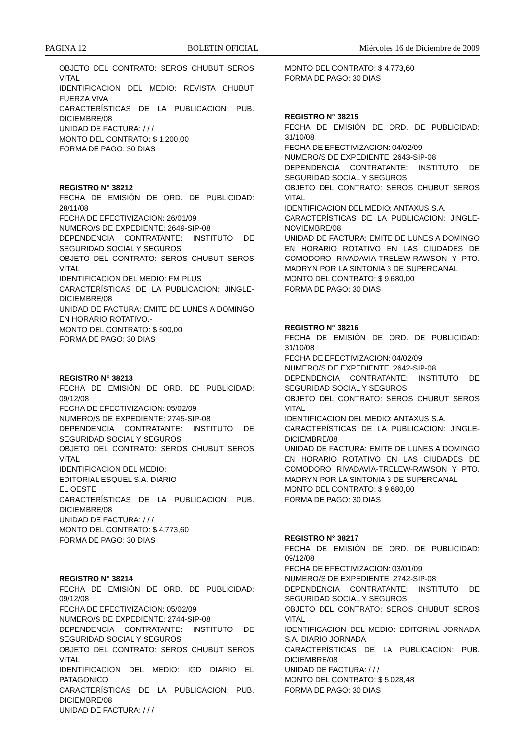PAGINA 12 BOLETIN OFICIAL Miércoles 16 de Diciembre de 2009
OBJETO DEL CONTRATO: SEROS CHUBUT SEROS VITAL
IDENTIFICACION DEL MEDIO: REVISTA CHUBUT FUERZA VIVA
CARACTERÍSTICAS DE LA PUBLICACION: PUB. DICIEMBRE/08
UNIDAD DE FACTURA: / / /
MONTO DEL CONTRATO: $ 1.200,00
FORMA DE PAGO: 30 DIAS
REGISTRO N° 38212
FECHA DE EMISIÓN DE ORD. DE PUBLICIDAD: 28/11/08
FECHA DE EFECTIVIZACION: 26/01/09
NUMERO/S DE EXPEDIENTE: 2649-SIP-08
DEPENDENCIA CONTRATANTE: INSTITUTO DE SEGURIDAD SOCIAL Y SEGUROS
OBJETO DEL CONTRATO: SEROS CHUBUT SEROS VITAL
IDENTIFICACION DEL MEDIO: FM PLUS
CARACTERÍSTICAS DE LA PUBLICACION: JINGLE-DICIEMBRE/08
UNIDAD DE FACTURA: EMITE DE LUNES A DOMINGO EN HORARIO ROTATIVO.-
MONTO DEL CONTRATO: $ 500,00
FORMA DE PAGO: 30 DIAS
REGISTRO N° 38213
FECHA DE EMISIÓN DE ORD. DE PUBLICIDAD: 09/12/08
FECHA DE EFECTIVIZACION: 05/02/09
NUMERO/S DE EXPEDIENTE: 2745-SIP-08
DEPENDENCIA CONTRATANTE: INSTITUTO DE SEGURIDAD SOCIAL Y SEGUROS
OBJETO DEL CONTRATO: SEROS CHUBUT SEROS VITAL
IDENTIFICACION DEL MEDIO:
EDITORIAL ESQUEL S.A. DIARIO
EL OESTE
CARACTERÍSTICAS DE LA PUBLICACION: PUB. DICIEMBRE/08
UNIDAD DE FACTURA: / / /
MONTO DEL CONTRATO: $ 4.773,60
FORMA DE PAGO: 30 DIAS
REGISTRO N° 38214
FECHA DE EMISIÓN DE ORD. DE PUBLICIDAD: 09/12/08
FECHA DE EFECTIVIZACION: 05/02/09
NUMERO/S DE EXPEDIENTE: 2744-SIP-08
DEPENDENCIA CONTRATANTE: INSTITUTO DE SEGURIDAD SOCIAL Y SEGUROS
OBJETO DEL CONTRATO: SEROS CHUBUT SEROS VITAL
IDENTIFICACION DEL MEDIO: IGD DIARIO EL PATAGONICO
CARACTERÍSTICAS DE LA PUBLICACION: PUB. DICIEMBRE/08
UNIDAD DE FACTURA: / / /
MONTO DEL CONTRATO: $ 4.773,60
FORMA DE PAGO: 30 DIAS
REGISTRO N° 38215
FECHA DE EMISIÓN DE ORD. DE PUBLICIDAD: 31/10/08
FECHA DE EFECTIVIZACION: 04/02/09
NUMERO/S DE EXPEDIENTE: 2643-SIP-08
DEPENDENCIA CONTRATANTE: INSTITUTO DE SEGURIDAD SOCIAL Y SEGUROS
OBJETO DEL CONTRATO: SEROS CHUBUT SEROS VITAL
IDENTIFICACION DEL MEDIO: ANTAXUS S.A.
CARACTERÍSTICAS DE LA PUBLICACION: JINGLE-NOVIEMBRE/08
UNIDAD DE FACTURA: EMITE DE LUNES A DOMINGO EN HORARIO ROTATIVO EN LAS CIUDADES DE COMODORO RIVADAVIA-TRELEW-RAWSON Y PTO. MADRYN POR LA SINTONIA 3 DE SUPERCANAL
MONTO DEL CONTRATO: $ 9.680,00
FORMA DE PAGO: 30 DIAS
REGISTRO N° 38216
FECHA DE EMISIÓN DE ORD. DE PUBLICIDAD: 31/10/08
FECHA DE EFECTIVIZACION: 04/02/09
NUMERO/S DE EXPEDIENTE: 2642-SIP-08
DEPENDENCIA CONTRATANTE: INSTITUTO DE SEGURIDAD SOCIAL Y SEGUROS
OBJETO DEL CONTRATO: SEROS CHUBUT SEROS VITAL
IDENTIFICACION DEL MEDIO: ANTAXUS S.A.
CARACTERÍSTICAS DE LA PUBLICACION: JINGLE-DICIEMBRE/08
UNIDAD DE FACTURA: EMITE DE LUNES A DOMINGO EN HORARIO ROTATIVO EN LAS CIUDADES DE COMODORO RIVADAVIA-TRELEW-RAWSON Y PTO. MADRYN POR LA SINTONIA 3 DE SUPERCANAL
MONTO DEL CONTRATO: $ 9.680,00
FORMA DE PAGO: 30 DIAS
REGISTRO N° 38217
FECHA DE EMISIÓN DE ORD. DE PUBLICIDAD: 09/12/08
FECHA DE EFECTIVIZACION: 03/01/09
NUMERO/S DE EXPEDIENTE: 2742-SIP-08
DEPENDENCIA CONTRATANTE: INSTITUTO DE SEGURIDAD SOCIAL Y SEGUROS
OBJETO DEL CONTRATO: SEROS CHUBUT SEROS VITAL
IDENTIFICACION DEL MEDIO: EDITORIAL JORNADA S.A. DIARIO JORNADA
CARACTERÍSTICAS DE LA PUBLICACION: PUB. DICIEMBRE/08
UNIDAD DE FACTURA: / / /
MONTO DEL CONTRATO: $ 5.028,48
FORMA DE PAGO: 30 DIAS